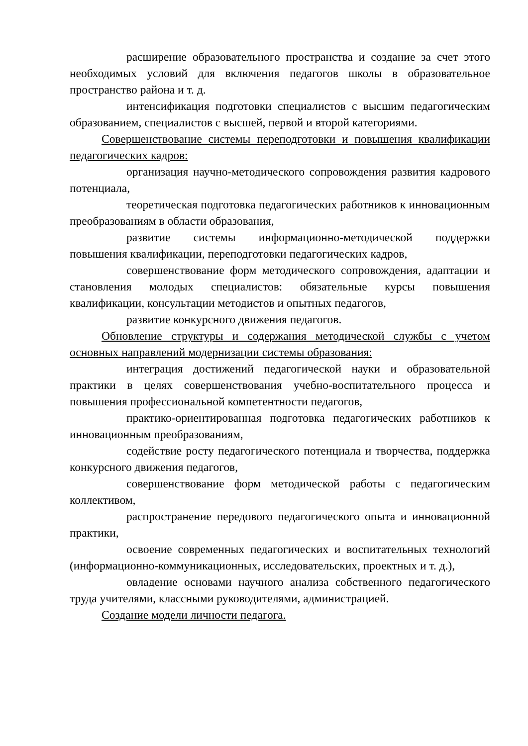расширение образовательного пространства и создание за счет этого необходимых условий для включения педагогов школы в образовательное пространство района и т. д.
интенсификация подготовки специалистов с высшим педагогическим образованием, специалистов с высшей, первой и второй категориями.
Совершенствование системы переподготовки и повышения квалификации педагогических кадров:
организация научно-методического сопровождения развития кадрового потенциала,
теоретическая подготовка педагогических работников к инновационным преобразованиям в области образования,
развитие системы информационно-методической поддержки повышения квалификации, переподготовки педагогических кадров,
совершенствование форм методического сопровождения, адаптации и становления молодых специалистов: обязательные курсы повышения квалификации, консультации методистов и опытных педагогов,
развитие конкурсного движения педагогов.
Обновление структуры и содержания методической службы с учетом основных направлений модернизации системы образования:
интеграция достижений педагогической науки и образовательной практики в целях совершенствования учебно-воспитательного процесса и повышения профессиональной компетентности педагогов,
практико-ориентированная подготовка педагогических работников к инновационным преобразованиям,
содействие росту педагогического потенциала и творчества, поддержка конкурсного движения педагогов,
совершенствование форм методической работы с педагогическим коллективом,
распространение передового педагогического опыта и инновационной практики,
освоение современных педагогических и воспитательных технологий (информационно-коммуникационных, исследовательских, проектных и т. д.),
овладение основами научного анализа собственного педагогического труда учителями, классными руководителями, администрацией.
Создание модели личности педагога.